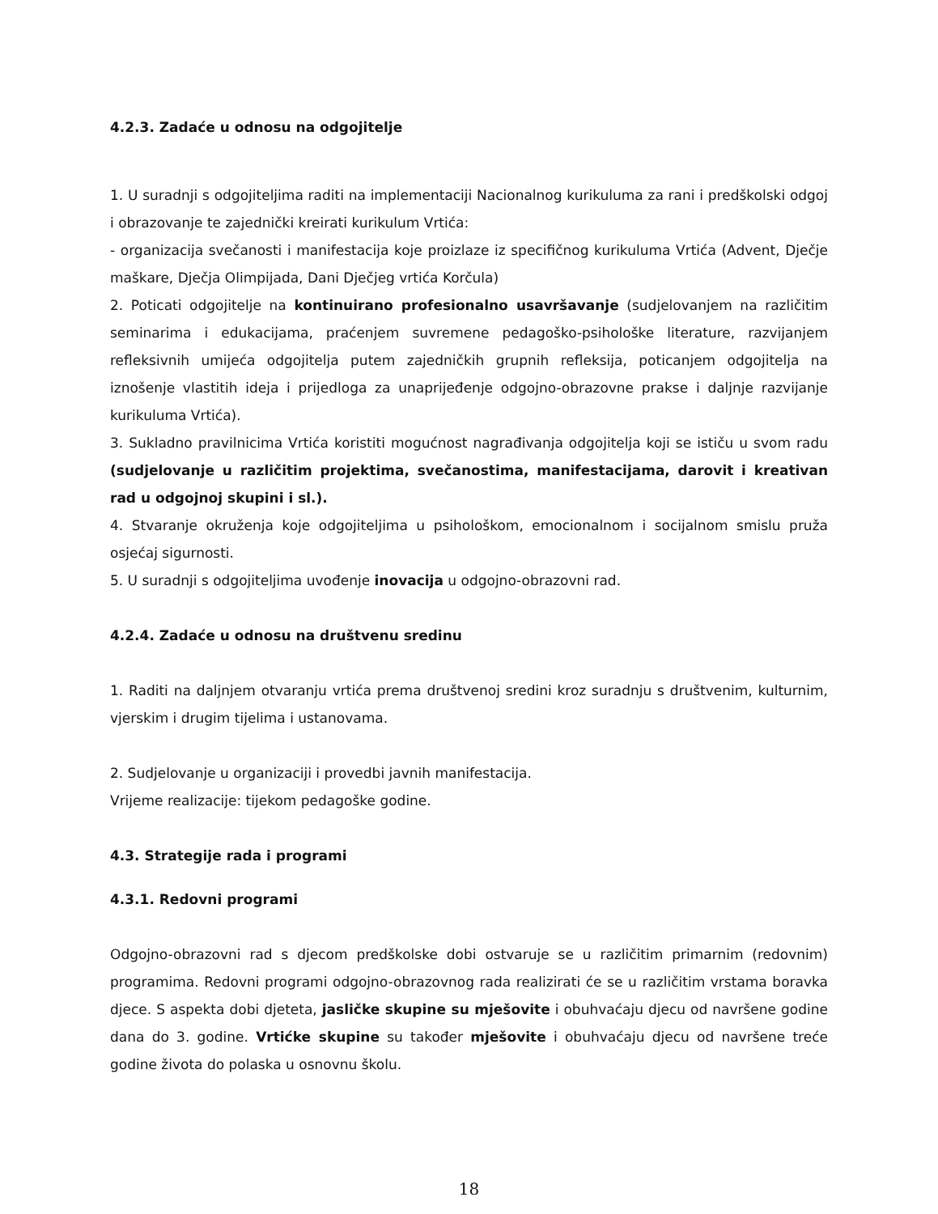4.2.3. Zadaće u odnosu na odgojitelje
1. U suradnji s odgojiteljima raditi na implementaciji Nacionalnog kurikuluma za rani i predškolski odgoj i obrazovanje te zajednički kreirati kurikulum Vrtića:
- organizacija svečanosti i manifestacija koje proizlaze iz specifičnog kurikuluma Vrtića (Advent, Dječje maškare, Dječja Olimpijada, Dani Dječjeg vrtića Korčula)
2. Poticati odgojitelje na kontinuirano profesionalno usavršavanje (sudjelovanjem na različitim seminarima i edukacijama, praćenjem suvremene pedagoško-psihološke literature, razvijanjem refleksivnih umijeća odgojitelja putem zajedničkih grupnih refleksija, poticanjem odgojitelja na iznošenje vlastitih ideja i prijedloga za unaprijeđenje odgojno-obrazovne prakse i daljnje razvijanje kurikuluma Vrtića).
3. Sukladno pravilnicima Vrtića koristiti mogućnost nagrađivanja odgojitelja koji se ističu u svom radu (sudjelovanje u različitim projektima, svečanostima, manifestacijama, darovit i kreativan rad u odgojnoj skupini i sl.).
4. Stvaranje okruženja koje odgojiteljima u psihološkom, emocionalnom i socijalnom smislu pruža osjećaj sigurnosti.
5. U suradnji s odgojiteljima uvođenje inovacija u odgojno-obrazovni rad.
4.2.4. Zadaće u odnosu na društvenu sredinu
1. Raditi na daljnjem otvaranju vrtića prema društvenoj sredini kroz suradnju s društvenim, kulturnim, vjerskim i drugim tijelima i ustanovama.
2. Sudjelovanje u organizaciji i provedbi javnih manifestacija.
Vrijeme realizacije: tijekom pedagoške godine.
4.3. Strategije rada i programi
4.3.1. Redovni programi
Odgojno-obrazovni rad s djecom predškolske dobi ostvaruje se u različitim primarnim (redovnim) programima. Redovni programi odgojno-obrazovnog rada realizirati će se u različitim vrstama boravka djece. S aspekta dobi djeteta, jasličke skupine su mješovite i obuhvaćaju djecu od navršene godine dana do 3. godine. Vrtićke skupine su također mješovite i obuhvaćaju djecu od navršene treće godine života do polaska u osnovnu školu.
18